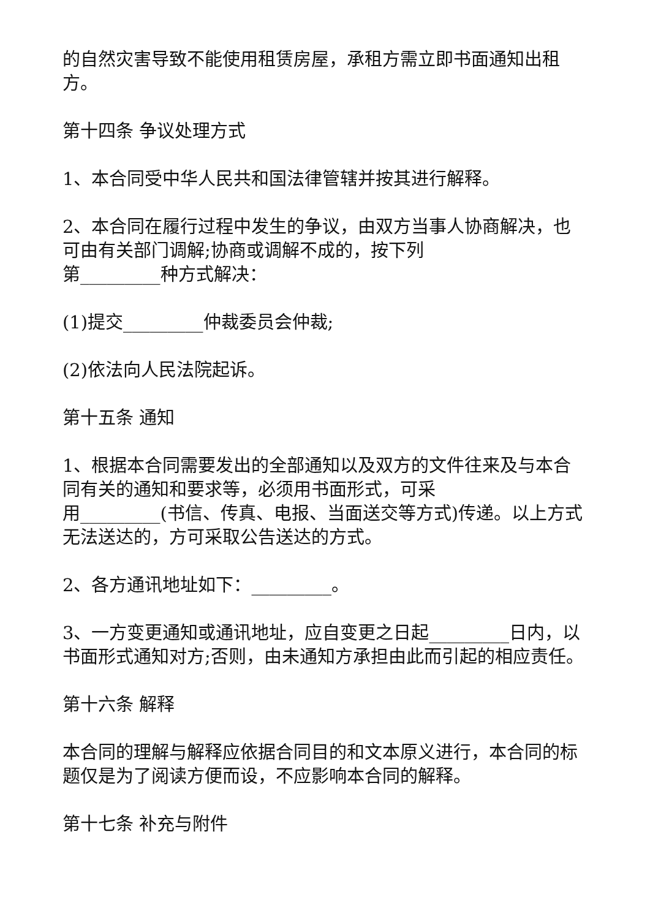的自然灾害导致不能使用租赁房屋，承租方需立即书面通知出租方。
第十四条 争议处理方式
1、本合同受中华人民共和国法律管辖并按其进行解释。
2、本合同在履行过程中发生的争议，由双方当事人协商解决，也可由有关部门调解;协商或调解不成的，按下列
第_________种方式解决：
(1)提交_________仲裁委员会仲裁;
(2)依法向人民法院起诉。
第十五条 通知
1、根据本合同需要发出的全部通知以及双方的文件往来及与本合同有关的通知和要求等，必须用书面形式，可采
用_________(书信、传真、电报、当面送交等方式)传递。以上方式无法送达的，方可采取公告送达的方式。
2、各方通讯地址如下：_________。
3、一方变更通知或通讯地址，应自变更之日起_________日内，以书面形式通知对方;否则，由未通知方承担由此而引起的相应责任。
第十六条 解释
本合同的理解与解释应依据合同目的和文本原义进行，本合同的标题仅是为了阅读方便而设，不应影响本合同的解释。
第十七条 补充与附件